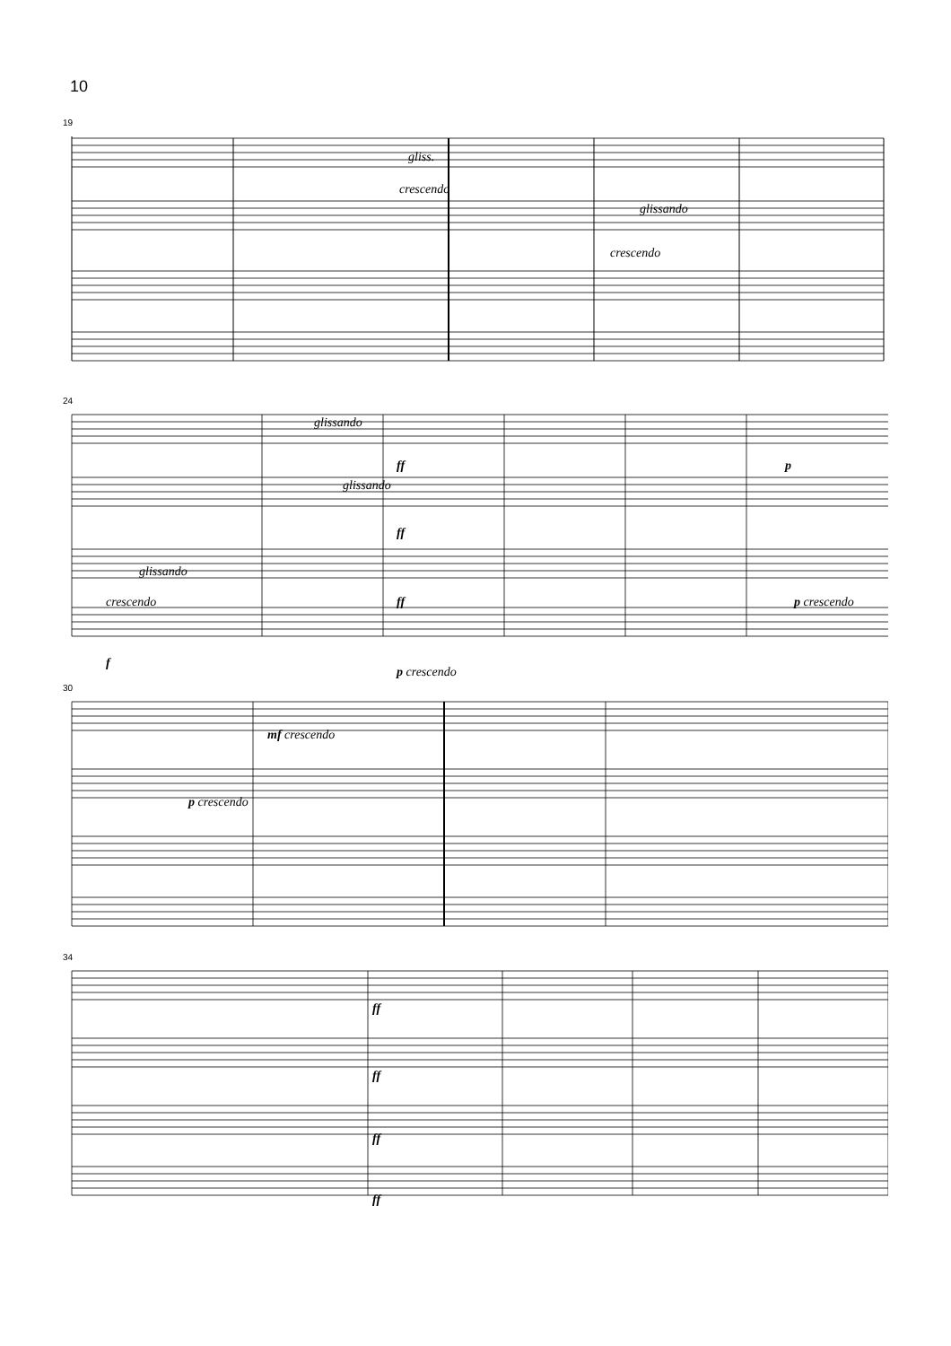10
19
gliss.
crescendo
glissando
crescendo
24
glissando
glissando
glissando
ff p
ff
crescendo ff p crescendo
f
p crescendo
30
mf crescendo
p crescendo
34
ff
ff
ff
ff